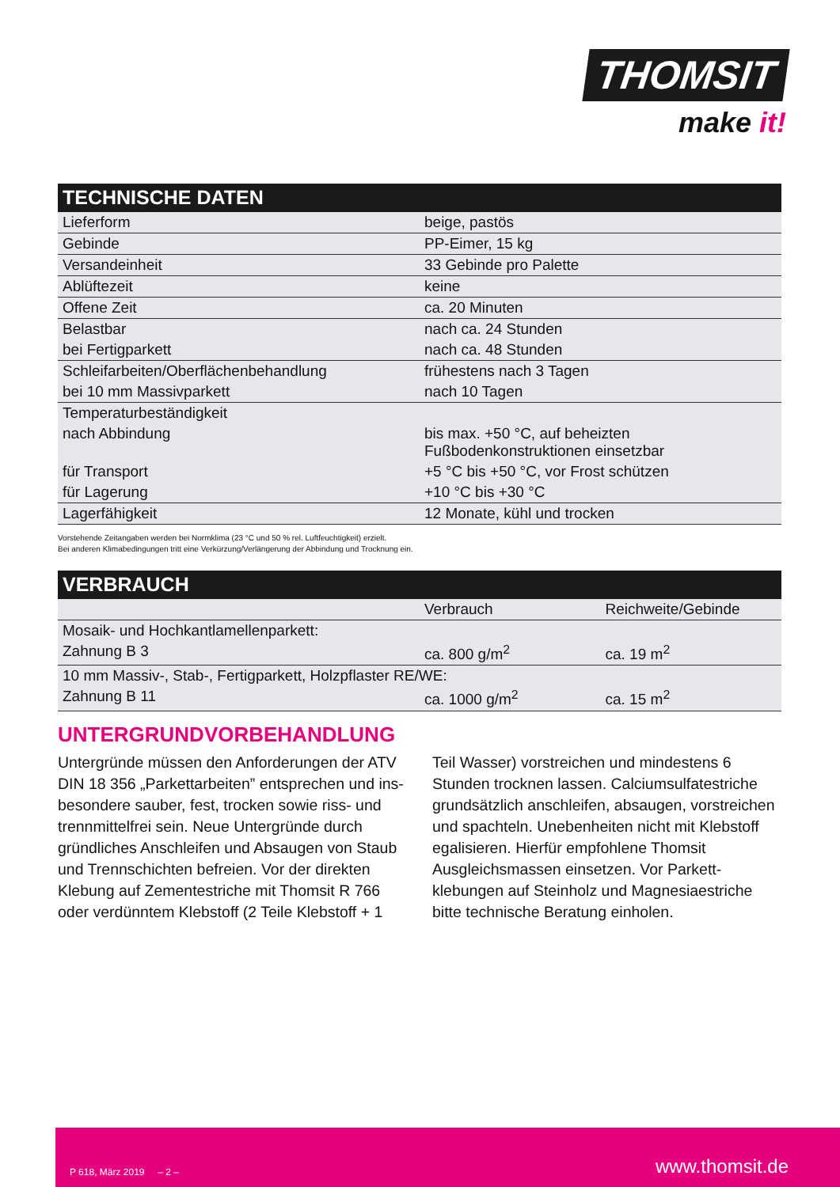THOMSIT
make it!
TECHNISCHE DATEN
| Lieferform | beige, pastös |
| Gebinde | PP-Eimer, 15 kg |
| Versandeinheit | 33 Gebinde pro Palette |
| Ablüftezeit | keine |
| Offene Zeit | ca. 20 Minuten |
| Belastbar | nach ca. 24 Stunden |
| bei Fertigparkett | nach ca. 48 Stunden |
| Schleifarbeiten/Oberflächenbehandlung | frühestens nach 3 Tagen |
| bei 10 mm Massivparkett | nach 10 Tagen |
| Temperaturbeständigkeit | |
| nach Abbindung | bis max. +50 °C, auf beheizten Fußbodenkonstruktionen einsetzbar |
| für Transport | +5 °C bis +50 °C, vor Frost schützen |
| für Lagerung | +10 °C bis +30 °C |
| Lagerfähigkeit | 12 Monate, kühl und trocken |
Vorstehende Zeitangaben werden bei Normklima (23 °C und 50 % rel. Luftfeuchtigkeit) erzielt.
Bei anderen Klimabedingungen tritt eine Verkürzung/Verlängerung der Abbindung und Trocknung ein.
VERBRAUCH
| | Verbrauch | Reichweite/Gebinde |
| --- | --- | --- |
| Mosaik- und Hochkantlamellenparkett: | | |
| Zahnung B 3 | ca. 800 g/m<sup>2</sup> | ca. 19 m<sup>2</sup> |
| 10 mm Massiv-, Stab-, Fertigparkett, Holzpflaster RE/WE: | | |
| Zahnung B 11 | ca. 1000 g/m<sup>2</sup> | ca. 15 m<sup>2</sup> |
UNTERGRUNDVORBEHANDLUNG
Untergründe müssen den Anforderungen der ATV DIN 18 356 „Parkettarbeiten” entsprechen und ins­besondere sauber, fest, trocken sowie riss- und trenn­mittelfrei sein. Neue Untergründe durch gründliches Anschleifen und Absaugen von Staub und Trenn­schichten befreien. Vor der direkten Klebung auf Zementestriche mit Thomsit R 766 oder verdünntem Klebstoff (2 Teile Klebstoff + 1 Teil Wasser) vor­streichen und mindestens 6 Stunden trocknen lassen. Calciumsulfatestriche grundsätzlich anschleifen, ab­saugen, vorstreichen und spachteln. Unebenheiten nicht mit Klebstoff egalisieren. Hierfür empfohlene Thomsit Ausgleichsmassen einsetzen. Vor Parkett­klebungen auf Steinholz und Magnesiaestriche bitte technische Beratung einholen.
P 618, März 2019 – 2 – www.thomsit.de